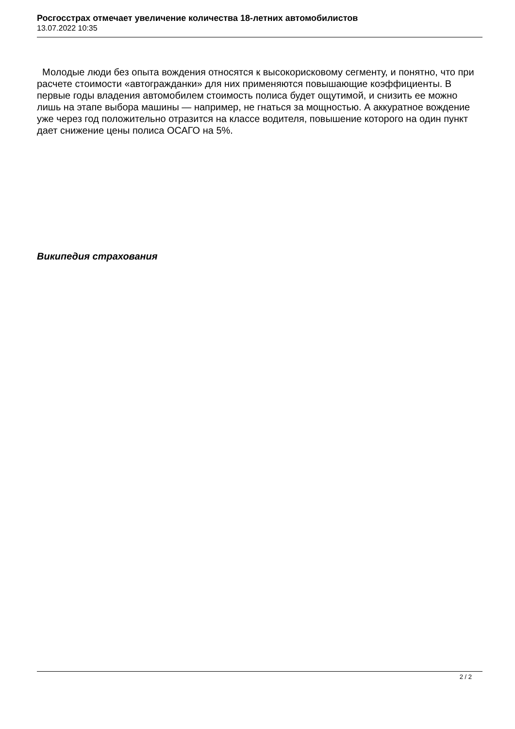Росгосстрах отмечает увеличение количества 18-летних автомобилистов
13.07.2022 10:35
Молодые люди без опыта вождения относятся к высокорисковому сегменту, и понятно, что при расчете стоимости «автогражданки» для них применяются повышающие коэффициенты. В первые годы владения автомобилем стоимость полиса будет ощутимой, и снизить ее можно лишь на этапе выбора машины — например, не гнаться за мощностью. А аккуратное вождение уже через год положительно отразится на классе водителя, повышение которого на один пункт дает снижение цены полиса ОСАГО на 5%.
Википедия страхования
2 / 2